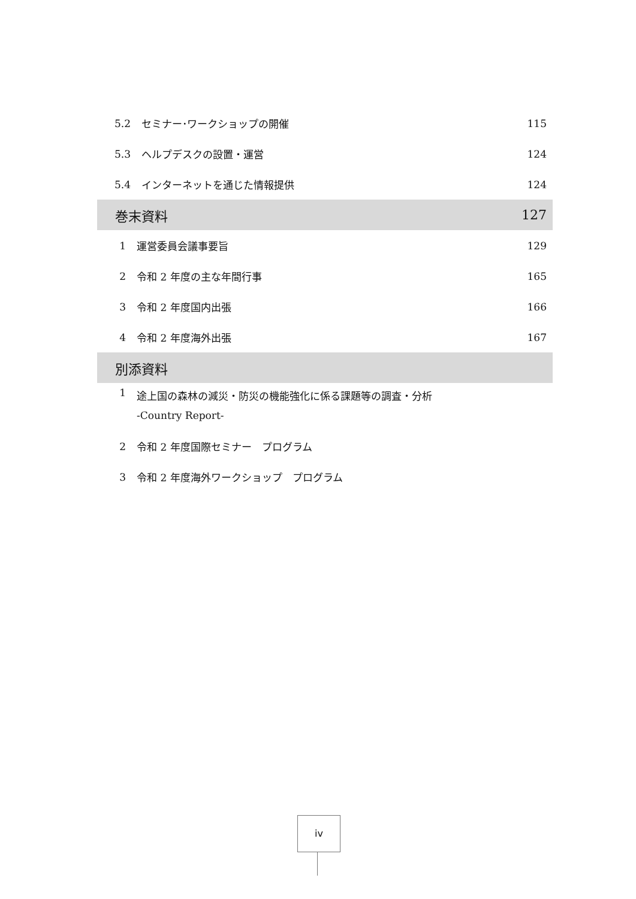5.2 セミナー･ワークショップの開催 115
5.3 ヘルプデスクの設置・運営 124
5.4 インターネットを通じた情報提供 124
巻末資料 127
1 運営委員会議事要旨 129
2 令和 2 年度の主な年間行事 165
3 令和 2 年度国内出張 166
4 令和 2 年度海外出張 167
別添資料
1 途上国の森林の減災・防災の機能強化に係る課題等の調査・分析
-Country Report-
2 令和 2 年度国際セミナー　プログラム
3 令和 2 年度海外ワークショップ　プログラム
iv